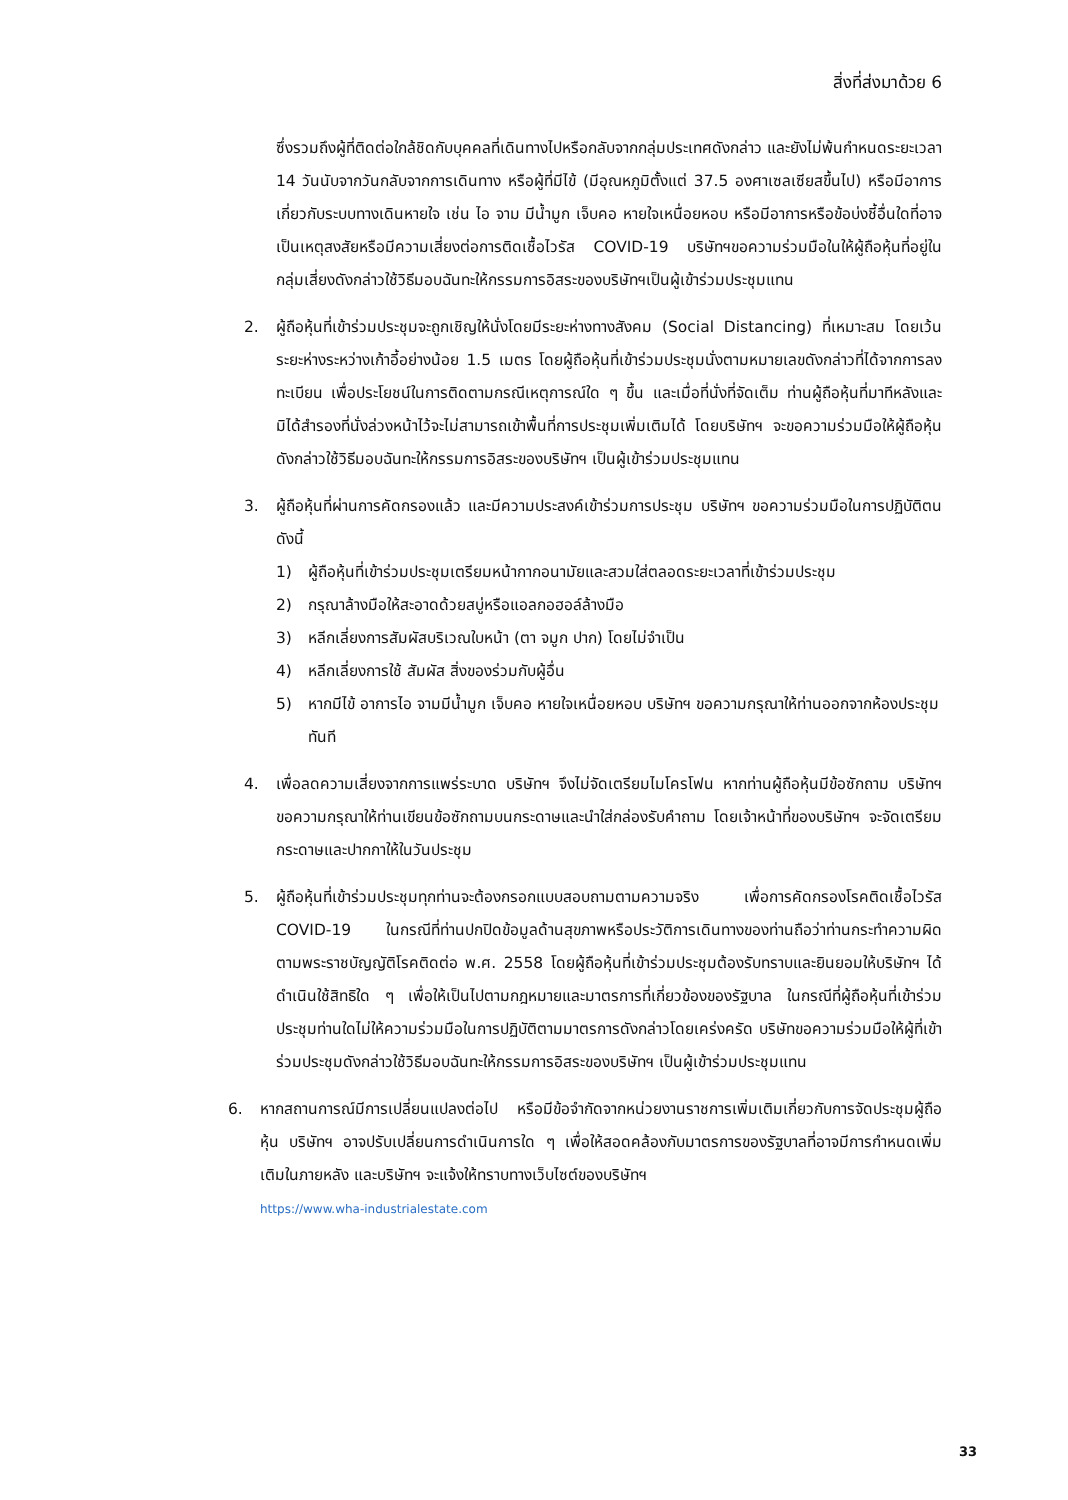สิ่งที่ส่งมาด้วย 6
ซึ่งรวมถึงผู้ที่ติดต่อใกล้ชิดกับบุคคลที่เดินทางไปหรือกลับจากกลุ่มประเทศดังกล่าว และยังไม่พ้นกำหนดระยะเวลา 14 วันนับจากวันกลับจากการเดินทาง หรือผู้ที่มีไข้ (มีอุณหภูมิตั้งแต่ 37.5 องศาเซลเซียสขึ้นไป) หรือมีอาการเกี่ยวกับระบบทางเดินหายใจ เช่น ไอ จาม มีน้ำมูก เจ็บคอ หายใจเหนื่อยหอบ หรือมีอาการหรือข้อบ่งชี้อื่นใดที่อาจเป็นเหตุสงสัยหรือมีความเสี่ยงต่อการติดเชื้อไวรัส COVID-19 บริษัทฯขอความร่วมมือในให้ผู้ถือหุ้นที่อยู่ในกลุ่มเสี่ยงดังกล่าวใช้วิธีมอบฉันทะให้กรรมการอิสระของบริษัทฯเป็นผู้เข้าร่วมประชุมแทน
2. ผู้ถือหุ้นที่เข้าร่วมประชุมจะถูกเชิญให้นั่งโดยมีระยะห่างทางสังคม (Social Distancing) ที่เหมาะสม โดยเว้นระยะห่างระหว่างเก้าอี้อย่างน้อย 1.5 เมตร โดยผู้ถือหุ้นที่เข้าร่วมประชุมนั่งตามหมายเลขดังกล่าวที่ได้จากการลงทะเบียน เพื่อประโยชน์ในการติดตามกรณีเหตุการณ์ใด ๆ ขึ้น และเมื่อที่นั่งที่จัดเต็ม ท่านผู้ถือหุ้นที่มาทีหลังและมิได้สำรองที่นั่งล่วงหน้าไว้จะไม่สามารถเข้าพื้นที่การประชุมเพิ่มเติมได้ โดยบริษัทฯ จะขอความร่วมมือให้ผู้ถือหุ้นดังกล่าวใช้วิธีมอบฉันทะให้กรรมการอิสระของบริษัทฯ เป็นผู้เข้าร่วมประชุมแทน
3. ผู้ถือหุ้นที่ผ่านการคัดกรองแล้ว และมีความประสงค์เข้าร่วมการประชุม บริษัทฯ ขอความร่วมมือในการปฏิบัติตนดังนี้
1) ผู้ถือหุ้นที่เข้าร่วมประชุมเตรียมหน้ากากอนามัยและสวมใส่ตลอดระยะเวลาที่เข้าร่วมประชุม
2) กรุณาล้างมือให้สะอาดด้วยสบู่หรือแอลกอฮอล์ล้างมือ
3) หลีกเลี่ยงการสัมผัสบริเวณใบหน้า (ตา จมูก ปาก) โดยไม่จำเป็น
4) หลีกเลี่ยงการใช้ สัมผัส สิ่งของร่วมกับผู้อื่น
5) หากมีไข้ อาการไอ จามมีน้ำมูก เจ็บคอ หายใจเหนื่อยหอบ บริษัทฯ ขอความกรุณาให้ท่านออกจากห้องประชุมทันที
4. เพื่อลดความเสี่ยงจากการแพร่ระบาด บริษัทฯ จึงไม่จัดเตรียมไมโครโฟน หากท่านผู้ถือหุ้นมีข้อซักถาม บริษัทฯ ขอความกรุณาให้ท่านเขียนข้อซักถามบนกระดาษและนำใส่กล่องรับคำถาม โดยเจ้าหน้าที่ของบริษัทฯ จะจัดเตรียมกระดาษและปากกาให้ในวันประชุม
5. ผู้ถือหุ้นที่เข้าร่วมประชุมทุกท่านจะต้องกรอกแบบสอบถามตามความจริง เพื่อการคัดกรองโรคติดเชื้อไวรัส COVID-19 ในกรณีที่ท่านปกปิดข้อมูลด้านสุขภาพหรือประวัติการเดินทางของท่านถือว่าท่านกระทำความผิดตามพระราชบัญญัติโรคติดต่อ พ.ศ. 2558 โดยผู้ถือหุ้นที่เข้าร่วมประชุมต้องรับทราบและยินยอมให้บริษัทฯ ได้ดำเนินใช้สิทธิใด ๆ เพื่อให้เป็นไปตามกฎหมายและมาตรการที่เกี่ยวข้องของรัฐบาล ในกรณีที่ผู้ถือหุ้นที่เข้าร่วมประชุมท่านใดไม่ให้ความร่วมมือในการปฏิบัติตามมาตรการดังกล่าวโดยเคร่งครัด บริษัทขอความร่วมมือให้ผู้ที่เข้าร่วมประชุมดังกล่าวใช้วิธีมอบฉันทะให้กรรมการอิสระของบริษัทฯ เป็นผู้เข้าร่วมประชุมแทน
6. หากสถานการณ์มีการเปลี่ยนแปลงต่อไป หรือมีข้อจำกัดจากหน่วยงานราชการเพิ่มเติมเกี่ยวกับการจัดประชุมผู้ถือหุ้น บริษัทฯ อาจปรับเปลี่ยนการดำเนินการใด ๆ เพื่อให้สอดคล้องกับมาตรการของรัฐบาลที่อาจมีการกำหนดเพิ่มเติมในภายหลัง และบริษัทฯ จะแจ้งให้ทราบทางเว็บไซต์ของบริษัทฯ
https://www.wha-industrialestate.com
33